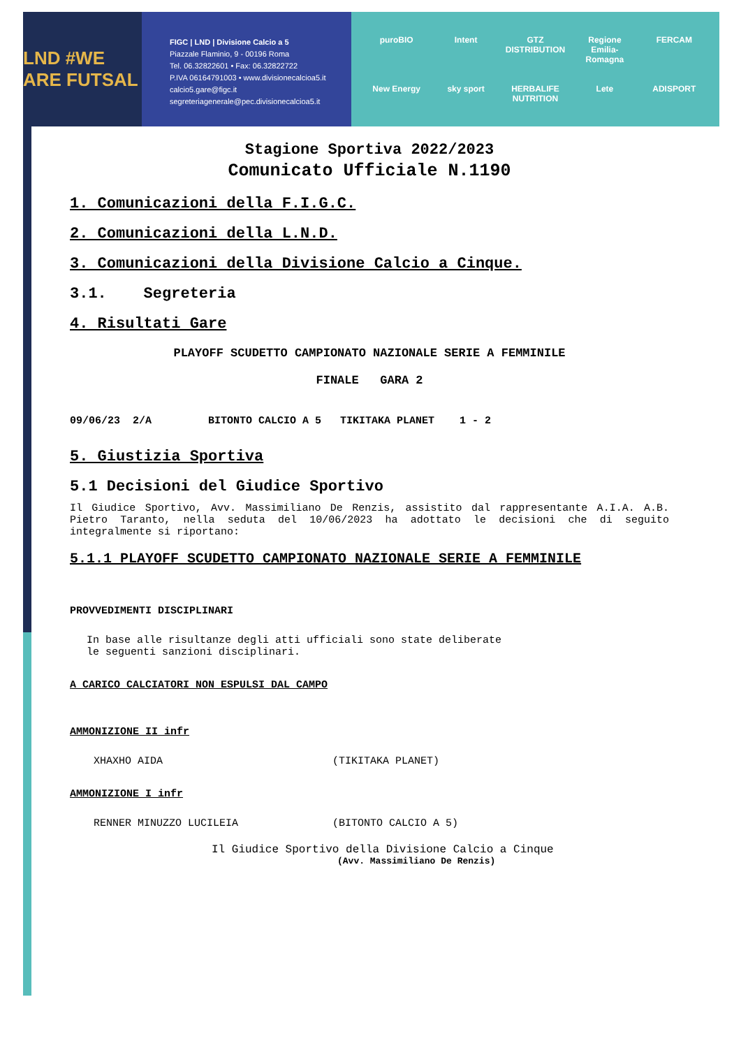LND #WE ARE FUTSAL
FIGC | LND | Divisione Calcio a 5
Piazzale Flaminio, 9 - 00196 Roma
Tel. 06.32822601 • Fax: 06.32822722
P.IVA 06164791003 • www.divisionecalcioa5.it
calcio5.gare@figc.it
segreteriagenerale@pec.divisionecalcioa5.it
puroBIO Intent GTZ DISTRIBUTION Regione Emilia-Romagna FERCAM New Energy sky sport HERBALIFE NUTRITION Lete ADISPORT
Stagione Sportiva 2022/2023
Comunicato Ufficiale N.1190
1. Comunicazioni della F.I.G.C.
2. Comunicazioni della L.N.D.
3. Comunicazioni della Divisione Calcio a Cinque.
3.1. Segreteria
4. Risultati Gare
PLAYOFF SCUDETTO CAMPIONATO NAZIONALE SERIE A FEMMINILE
FINALE GARA 2
09/06/23 2/A BITONTO CALCIO A 5 TIKITAKA PLANET 1 - 2
5. Giustizia Sportiva
5.1 Decisioni del Giudice Sportivo
Il Giudice Sportivo, Avv. Massimiliano De Renzis, assistito dal rappresentante A.I.A. A.B. Pietro Taranto, nella seduta del 10/06/2023 ha adottato le decisioni che di seguito integralmente si riportano:
5.1.1 PLAYOFF SCUDETTO CAMPIONATO NAZIONALE SERIE A FEMMINILE
PROVVEDIMENTI DISCIPLINARI
In base alle risultanze degli atti ufficiali sono state deliberate
le seguenti sanzioni disciplinari.
A CARICO CALCIATORI NON ESPULSI DAL CAMPO
AMMONIZIONE II infr
XHAXHO AIDA (TIKITAKA PLANET)
AMMONIZIONE I infr
RENNER MINUZZO LUCILEIA (BITONTO CALCIO A 5)
Il Giudice Sportivo della Divisione Calcio a Cinque
(Avv. Massimiliano De Renzis)